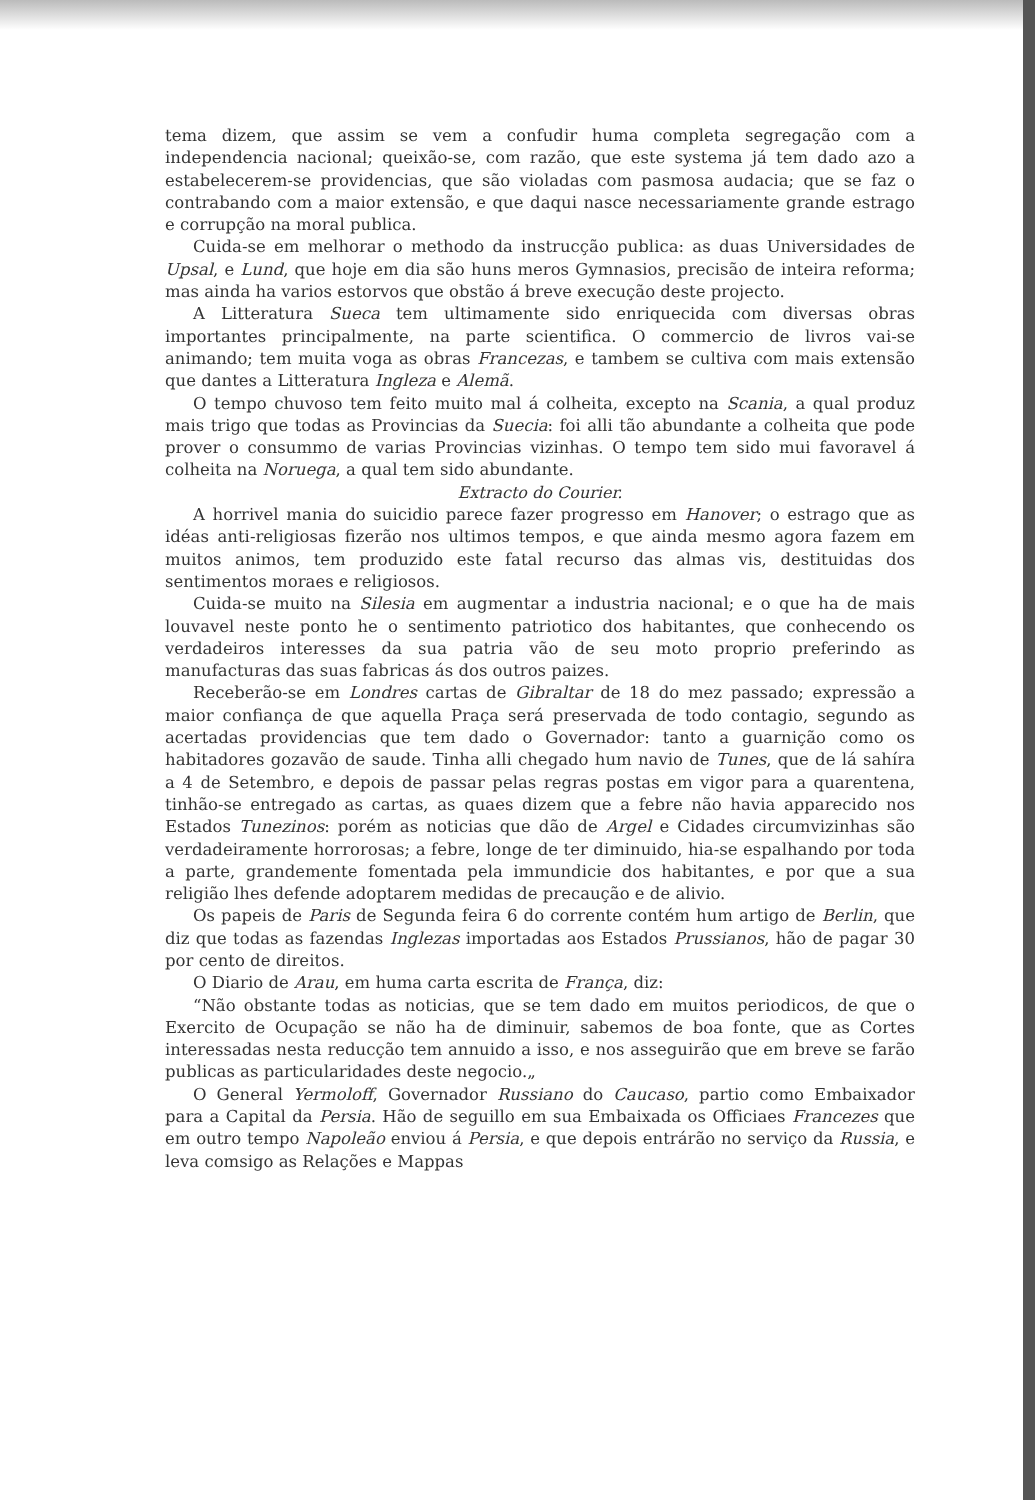tema dizem, que assim se vem a confudir huma completa segregação com a independencia nacional; queixão-se, com razão, que este systema já tem dado azo a estabelecerem-se providencias, que são violadas com pasmosa audacia; que se faz o contrabando com a maior extensão, e que daqui nasce necessariamente grande estrago e corrupção na moral publica.
Cuida-se em melhorar o methodo da instrucção publica: as duas Universidades de Upsal, e Lund, que hoje em dia são huns meros Gymnasios, precisão de inteira reforma; mas ainda ha varios estorvos que obstão á breve execução deste projecto.
A Litteratura Sueca tem ultimamente sido enriquecida com diversas obras importantes principalmente, na parte scientifica. O commercio de livros vai-se animando; tem muita voga as obras Francezas, e tambem se cultiva com mais extensão que dantes a Litteratura Ingleza e Alemã.
O tempo chuvoso tem feito muito mal á colheita, excepto na Scania, a qual produz mais trigo que todas as Provincias da Suecia: foi alli tão abundante a colheita que pode prover o consummo de varias Provincias vizinhas. O tempo tem sido mui favoravel á colheita na Noruega, a qual tem sido abundante.
Extracto do Courier.
A horrivel mania do suicidio parece fazer progresso em Hanover; o estrago que as idéas anti-religiosas fizerão nos ultimos tempos, e que ainda mesmo agora fazem em muitos animos, tem produzido este fatal recurso das almas vis, destituidas dos sentimentos moraes e religiosos.
Cuida-se muito na Silesia em augmentar a industria nacional; e o que ha de mais louvavel neste ponto he o sentimento patriotico dos habitantes, que conhecendo os verdadeiros interesses da sua patria vão de seu moto proprio preferindo as manufacturas das suas fabricas ás dos outros paizes.
Receberão-se em Londres cartas de Gibraltar de 18 do mez passado; expressão a maior confiança de que aquella Praça será preservada de todo contagio, segundo as acertadas providencias que tem dado o Governador: tanto a guarnição como os habitadores gozavão de saude. Tinha alli chegado hum navio de Tunes, que de lá sahíra a 4 de Setembro, e depois de passar pelas regras postas em vigor para a quarentena, tinhão-se entregado as cartas, as quaes dizem que a febre não havia apparecido nos Estados Tunezinos: porém as noticias que dão de Argel e Cidades circumvizinhas são verdadeiramente horrorosas; a febre, longe de ter diminuido, hia-se espalhando por toda a parte, grandemente fomentada pela immundicie dos habitantes, e por que a sua religião lhes defende adoptarem medidas de precaução e de alivio.
Os papeis de Paris de Segunda feira 6 do corrente contém hum artigo de Berlin, que diz que todas as fazendas Inglezas importadas aos Estados Prussianos, hão de pagar 30 por cento de direitos.
O Diario de Arau, em huma carta escrita de França, diz:
“Não obstante todas as noticias, que se tem dado em muitos periodicos, de que o Exercito de Ocupação se não ha de diminuir, sabemos de boa fonte, que as Cortes interessadas nesta reducção tem annuido a isso, e nos asseguirão que em breve se farão publicas as particularidades deste negocio.„
O General Yermoloff, Governador Russiano do Caucaso, partio como Embaixador para a Capital da Persia. Hão de seguillo em sua Embaixada os Officiaes Francezes que em outro tempo Napoleão enviou á Persia, e que depois entrárão no serviço da Russia, e leva comsigo as Relações e Mappas